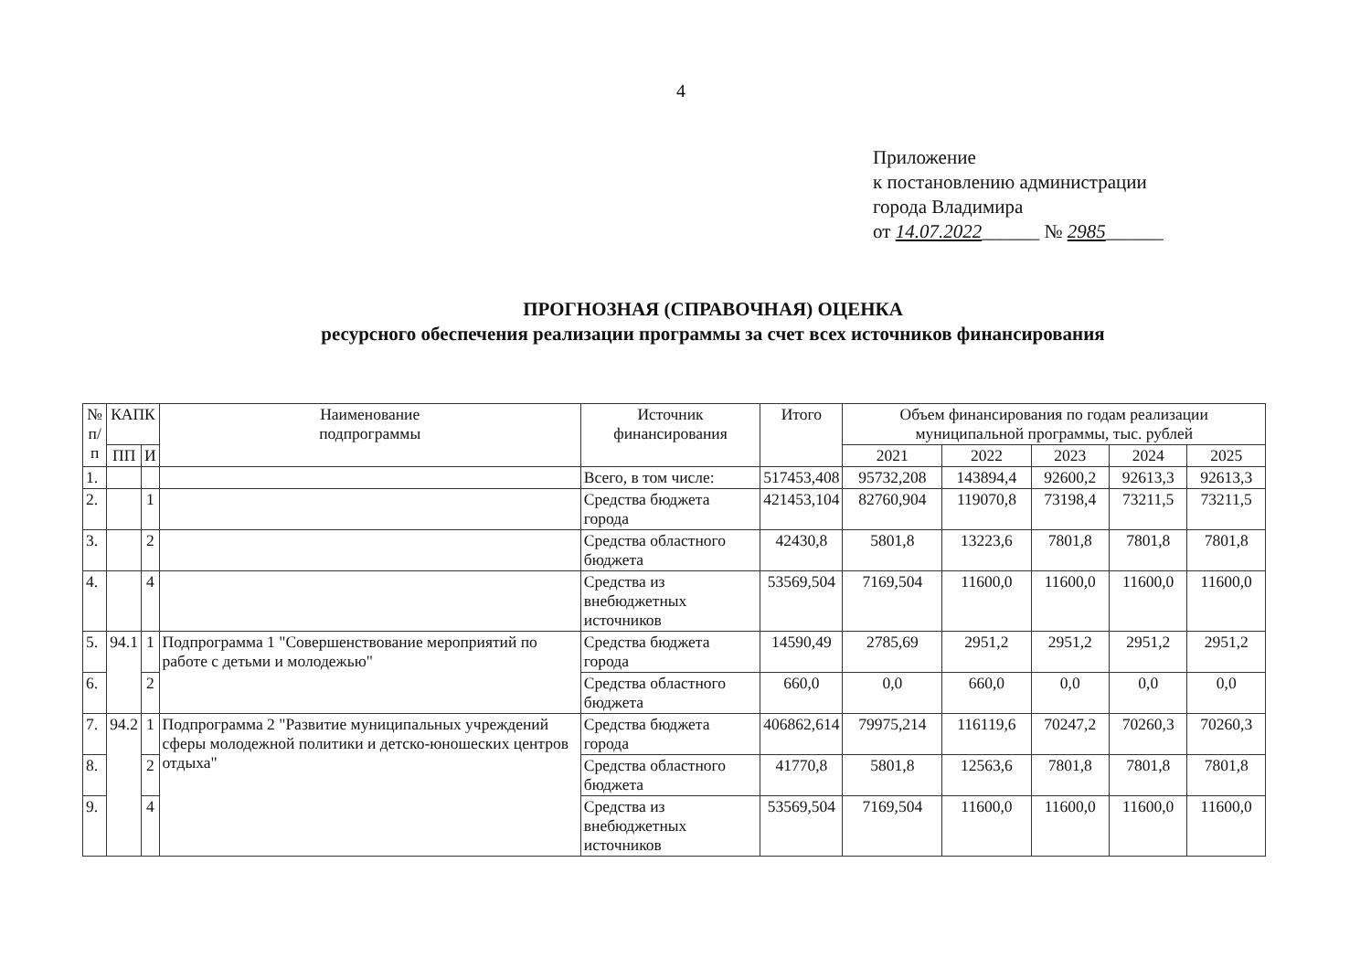4
Приложение
к постановлению администрации
города Владимира
от 14.07.2022______ № 2985______
ПРОГНОЗНАЯ (СПРАВОЧНАЯ) ОЦЕНКА
ресурсного обеспечения реализации программы за счет всех источников финансирования
| № п/п | КАПК | | Наименование подпрограммы | Источник финансирования | Итого | Объем финансирования по годам реализации муниципальной программы, тыс. рублей | | | | |
| --- | --- | --- | --- | --- | --- | --- | --- | --- | --- | --- |
| | ПП | И | | | | | | | | |
| | | | | | | 2021 | 2022 | 2023 | 2024 | 2025 |
| 1. | | | | Всего, в том числе: | 517453,408 | 95732,208 | 143894,4 | 92600,2 | 92613,3 | 92613,3 |
| 2. | | 1 | | Средства бюджета города | 421453,104 | 82760,904 | 119070,8 | 73198,4 | 73211,5 | 73211,5 |
| 3. | | 2 | | Средства областного бюджета | 42430,8 | 5801,8 | 13223,6 | 7801,8 | 7801,8 | 7801,8 |
| 4. | | 4 | | Средства из внебюджетных источников | 53569,504 | 7169,504 | 11600,0 | 11600,0 | 11600,0 | 11600,0 |
| 5. | 94.1 | 1 | Подпрограмма 1 "Совершенствование мероприятий по работе с детьми и молодежью" | Средства бюджета города | 14590,49 | 2785,69 | 2951,2 | 2951,2 | 2951,2 | 2951,2 |
| 6. | | 2 | | Средства областного бюджета | 660,0 | 0,0 | 660,0 | 0,0 | 0,0 | 0,0 |
| 7. | 94.2 | 1 | Подпрограмма 2 "Развитие муниципальных учреждений сферы молодежной политики и детско-юношеских центров отдыха" | Средства бюджета города | 406862,614 | 79975,214 | 116119,6 | 70247,2 | 70260,3 | 70260,3 |
| 8. | | 2 | | Средства областного бюджета | 41770,8 | 5801,8 | 12563,6 | 7801,8 | 7801,8 | 7801,8 |
| 9. | | 4 | | Средства из внебюджетных источников | 53569,504 | 7169,504 | 11600,0 | 11600,0 | 11600,0 | 11600,0 |